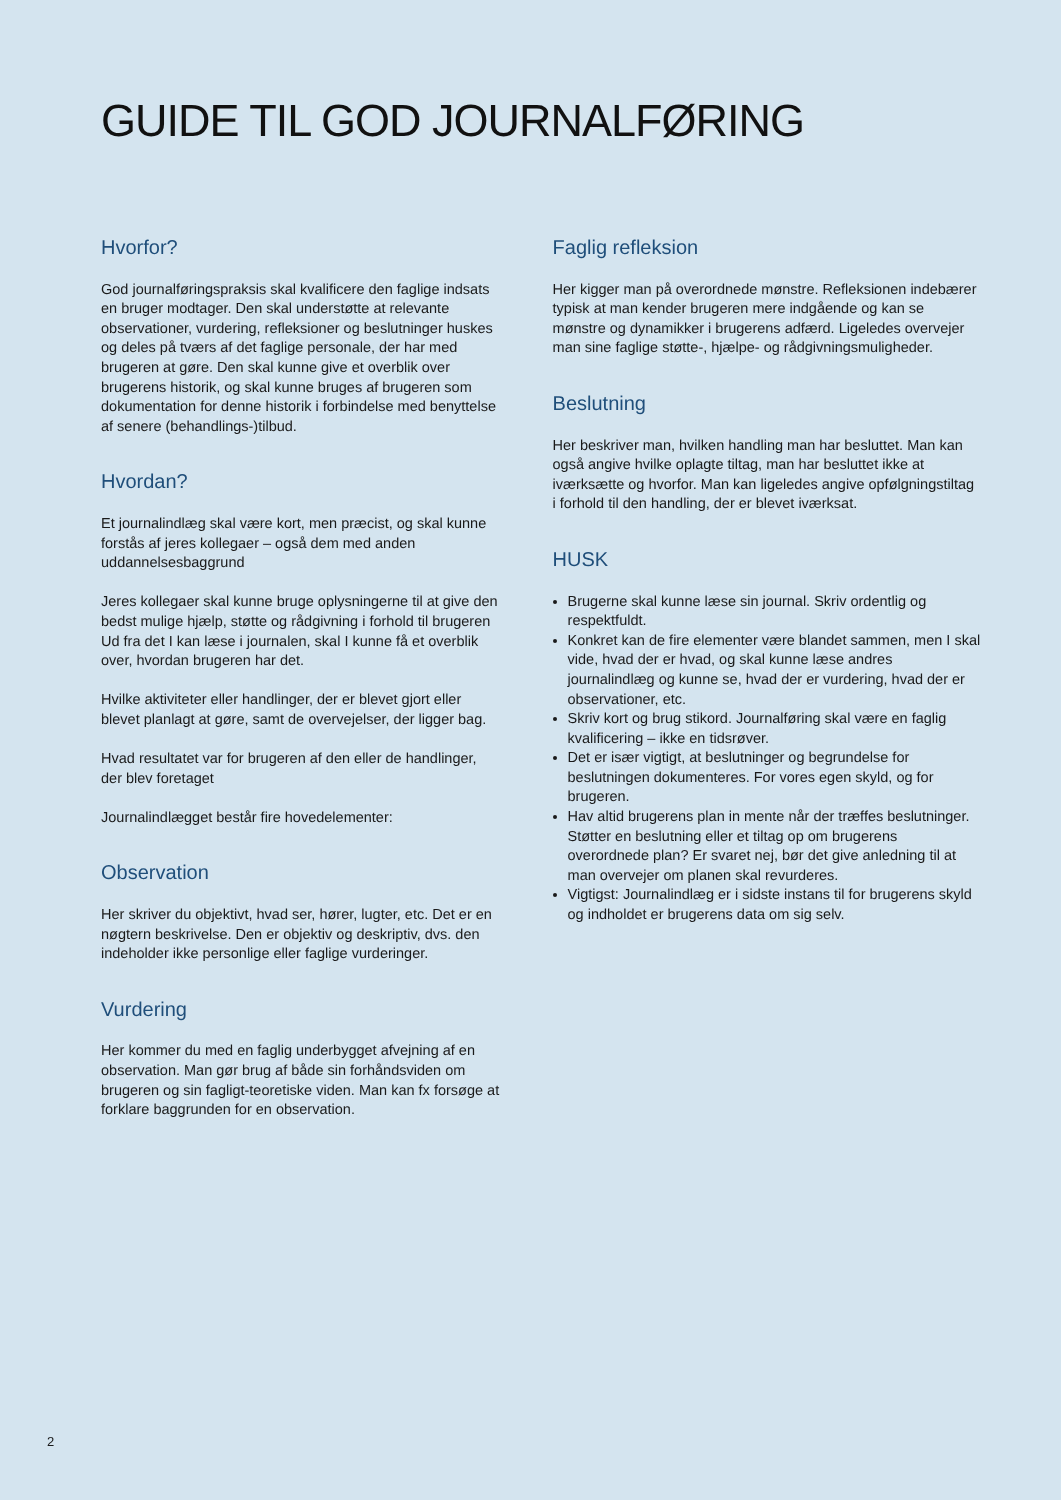GUIDE TIL GOD JOURNALFØRING
Hvorfor?
God journalføringspraksis skal kvalificere den faglige indsats en bruger modtager. Den skal understøtte at relevante observationer, vurdering, refleksioner og beslutninger huskes og deles på tværs af det faglige personale, der har med brugeren at gøre. Den skal kunne give et overblik over brugerens historik, og skal kunne bruges af brugeren som dokumentation for denne historik i forbindelse med benyttelse af senere (behandlings-)tilbud.
Hvordan?
Et journalindlæg skal være kort, men præcist, og skal kunne forstås af jeres kollegaer – også dem med anden uddannelsesbaggrund
Jeres kollegaer skal kunne bruge oplysningerne til at give den bedst mulige hjælp, støtte og rådgivning i forhold til brugeren Ud fra det I kan læse i journalen, skal I kunne få et overblik over, hvordan brugeren har det.
Hvilke aktiviteter eller handlinger, der er blevet gjort eller blevet planlagt at gøre, samt de overvejelser, der ligger bag.
Hvad resultatet var for brugeren af den eller de handlinger, der blev foretaget
Journalindlægget består fire hovedelementer:
Observation
Her skriver du objektivt, hvad ser, hører, lugter, etc. Det er en nøgtern beskrivelse. Den er objektiv og deskriptiv, dvs. den indeholder ikke personlige eller faglige vurderinger.
Vurdering
Her kommer du med en faglig underbygget afvejning af en observation. Man gør brug af både sin forhåndsviden om brugeren og sin fagligt-teoretiske viden. Man kan fx forsøge at forklare baggrunden for en observation.
Faglig refleksion
Her kigger man på overordnede mønstre. Refleksionen indebærer typisk at man kender brugeren mere indgående og kan se mønstre og dynamikker i brugerens adfærd. Ligeledes overvejer man sine faglige støtte-, hjælpe- og rådgivningsmuligheder.
Beslutning
Her beskriver man, hvilken handling man har besluttet. Man kan også angive hvilke oplagte tiltag, man har besluttet ikke at iværksætte og hvorfor. Man kan ligeledes angive opfølgningstiltag i forhold til den handling, der er blevet iværksat.
HUSK
Brugerne skal kunne læse sin journal. Skriv ordentlig og respektfuldt.
Konkret kan de fire elementer være blandet sammen, men I skal vide, hvad der er hvad, og skal kunne læse andres journalindlæg og kunne se, hvad der er vurdering, hvad der er observationer, etc.
Skriv kort og brug stikord. Journalføring skal være en faglig kvalificering – ikke en tidsrøver.
Det er især vigtigt, at beslutninger og begrundelse for beslutningen dokumenteres. For vores egen skyld, og for brugeren.
Hav altid brugerens plan in mente når der træffes beslutninger. Støtter en beslutning eller et tiltag op om brugerens overordnede plan? Er svaret nej, bør det give anledning til at man overvejer om planen skal revurderes.
Vigtigst: Journalindlæg er i sidste instans til for brugerens skyld og indholdet er brugerens data om sig selv.
2